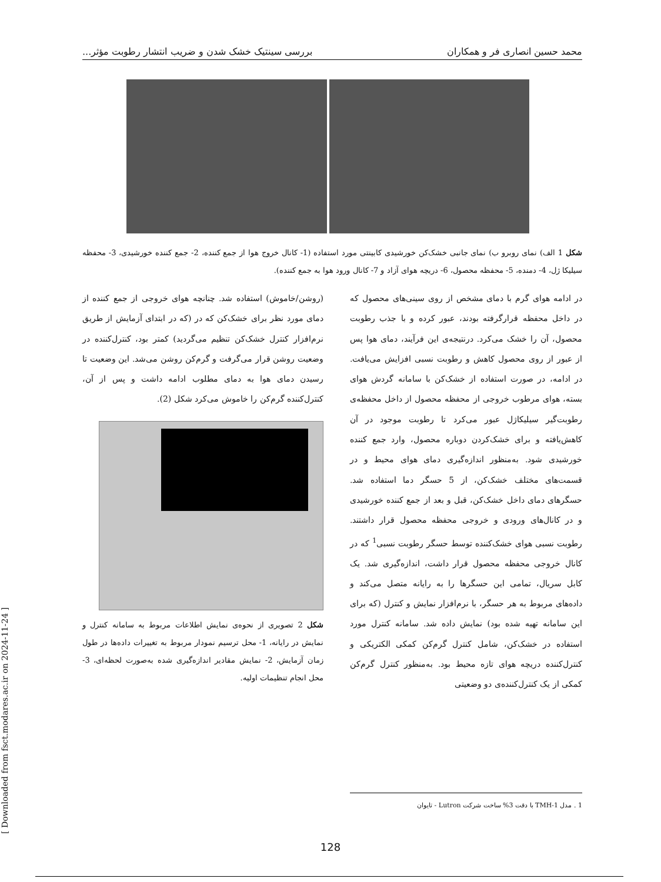محمد حسین انصاری فر و همکاران بررسی سینتیک خشک شدن و ضریب انتشار رطوبت مؤثر...
شکل 1 الف) نمای روبرو ب) نمای جانبی خشک‌کن خورشیدی کابینتی مورد استفاده (1- کانال خروج هوا از جمع کننده، 2- جمع کننده خورشیدی، 3- محفظه سیلیکا ژل، 4- دمنده، 5- محفظه محصول، 6- دریچه هوای آزاد و 7- کانال ورود هوا به جمع کننده).
در ادامه هوای گرم با دمای مشخص از روی سینی‌های محصول که در داخل محفظه قرارگرفته بودند، عبور کرده و با جذب رطوبت محصول، آن را خشک می‌کرد. درنتیجه‌ی این فرآیند، دمای هوا پس از عبور از روی محصول کاهش و رطوبت نسبی افزایش می‌یافت. در ادامه، در صورت استفاده از خشک‌کن با سامانه گردش هوای بسته، هوای مرطوب خروجی از محفظه محصول از داخل محفظه‌ی رطوبت‌گیر سیلیکاژل عبور می‌کرد تا رطوبت موجود در آن کاهش‌یافته و برای خشک‌کردن دوباره محصول، وارد جمع کننده خورشیدی شود. به‌منظور اندازه‌گیری دمای هوای محیط و در قسمت‌های مختلف خشک‌کن، از 5 حسگر دما استفاده شد. حسگرهای دمای داخل خشک‌کن، قبل و بعد از جمع کننده خورشیدی و در کانال‌های ورودی و خروجی محفظه محصول قرار داشتند. رطوبت نسبی هوای خشک‌کننده توسط حسگر رطوبت نسبی<sup>1</sup> که در کانال خروجی محفظه محصول قرار داشت، اندازه‌گیری شد. یک کابل سریال، تمامی این حسگرها را به رایانه متصل می‌کند و داده‌های مربوط به هر حسگر، با نرم‌افزار نمایش و کنترل (که برای این سامانه تهیه شده بود) نمایش داده شد. سامانه کنترل مورد استفاده در خشک‌کن، شامل کنترل گرم‌کن کمکی الکتریکی و کنترل‌کننده دریچه هوای تازه محیط بود. به‌منظور کنترل گرم‌کن کمکی از یک کنترل‌کننده‌ی دو وضعیتی
(روشن/خاموش) استفاده شد. چنانچه هوای خروجی از جمع کننده از دمای مورد نظر برای خشک‌کن که در (که در ابتدای آزمایش از طریق نرم‌افزار کنترل خشک‌کن تنظیم می‌گردید) کمتر بود، کنترل‌کننده در وضعیت روشن قرار می‌گرفت و گرم‌کن روشن می‌شد. این وضعیت تا رسیدن دمای هوا به دمای مطلوب ادامه داشت و پس از آن، کنترل‌کننده گرم‌کن را خاموش می‌کرد شکل (2).
شکل 2 تصویری از نحوه‌ی نمایش اطلاعات مربوط به سامانه کنترل و نمایش در رایانه، 1- محل ترسیم نمودار مربوط به تغییرات داده‌ها در طول زمان آزمایش، 2- نمایش مقادیر اندازه‌گیری شده به‌صورت لحظه‌ای، 3- محل انجام تنظیمات اولیه.
1 . مدل TMH-1 با دقت 3% ساخت شرکت Lutron - تایوان
128
[ Downloaded from fsct.modares.ac.ir on 2024-11-24 ]